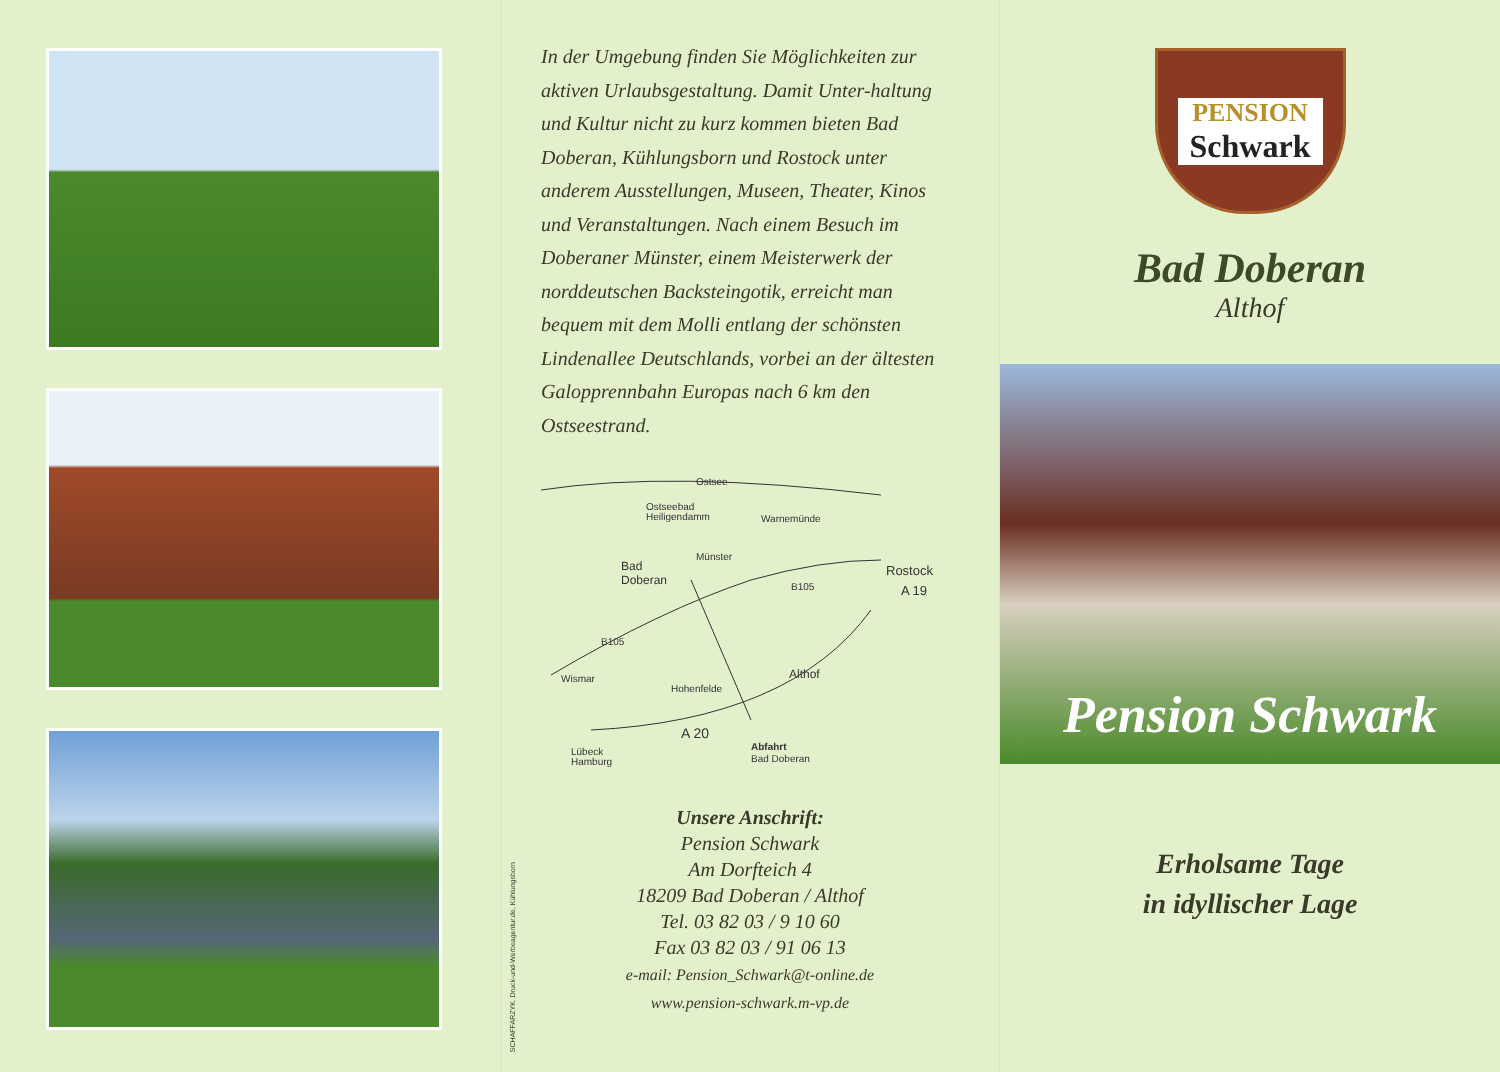In der Umgebung finden Sie Möglichkeiten zur aktiven Urlaubsgestaltung. Damit Unter-haltung und Kultur nicht zu kurz kommen bieten Bad Doberan, Kühlungsborn und Rostock unter anderem Ausstellungen, Museen, Theater, Kinos und Veranstaltungen. Nach einem Besuch im Doberaner Münster, einem Meisterwerk der norddeutschen Backsteingotik, erreicht man bequem mit dem Molli entlang der schönsten Lindenallee Deutschlands, vorbei an der ältesten Galopprennbahn Europas nach 6 km den Ostseestrand.
Ostsee
Ostseebad
Heiligendamm
Warnemünde
Bad
Doberan
Münster
B105
Rostock
A 19
B105
Althof
Wismar
Hohenfelde
A 20
Abfahrt
Bad Doberan
Lübeck
Hamburg
Unsere Anschrift:
Pension Schwark
Am Dorfteich 4
18209 Bad Doberan / Althof
Tel. 03 82 03 / 9 10 60
Fax 03 82 03 / 91 06 13
e-mail: Pension_Schwark@t-online.de
www.pension-schwark.m-vp.de
SCHAFFARZYK. Druck-und-Werbeagentur.de, Kühlungsborn
PENSION
Schwark
Bad Doberan
Althof
Pension Schwark
Erholsame Tage
in idyllischer Lage